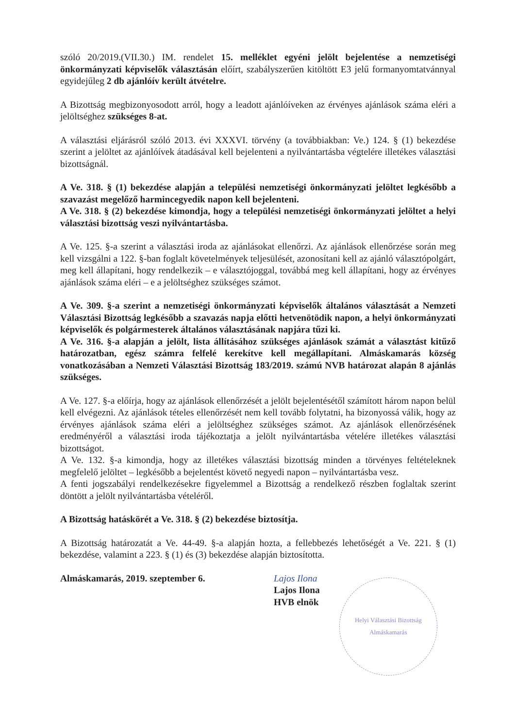szóló 20/2019.(VII.30.) IM. rendelet 15. melléklet egyéni jelölt bejelentése a nemzetiségi önkormányzati képviselők választásán előírt, szabályszerűen kitöltött E3 jelű formanyomtatvánnyal egyidejűleg 2 db ajánlóív került átvételre.
A Bizottság megbizonyosodott arról, hogy a leadott ajánlóíveken az érvényes ajánlások száma eléri a jelöltséghez szükséges 8-at.
A választási eljárásról szóló 2013. évi XXXVI. törvény (a továbbiakban: Ve.) 124. § (1) bekezdése szerint a jelöltet az ajánlóívek átadásával kell bejelenteni a nyilvántartásba végtelére illetékes választási bizottságnál.
A Ve. 318. § (1) bekezdése alapján a települési nemzetiségi önkormányzati jelöltet legkésőbb a szavazást megelőző harmincegyedik napon kell bejelenteni.
A Ve. 318. § (2) bekezdése kimondja, hogy a települési nemzetiségi önkormányzati jelöltet a helyi választási bizottság veszi nyilvántartásba.
A Ve. 125. §-a szerint a választási iroda az ajánlásokat ellenőrzi. Az ajánlások ellenőrzése során meg kell vizsgálni a 122. §-ban foglalt követelmények teljesülését, azonosítani kell az ajánló választópolgárt, meg kell állapítani, hogy rendelkezik – e választójoggal, továbbá meg kell állapítani, hogy az érvényes ajánlások száma eléri – e a jelöltséghez szükséges számot.
A Ve. 309. §-a szerint a nemzetiségi önkormányzati képviselők általános választását a Nemzeti Választási Bizottság legkésőbb a szavazás napja előtti hetvenötödik napon, a helyi önkormányzati képviselők és polgármesterek általános választásának napjára tűzi ki.
A Ve. 316. §-a alapján a jelölt, lista állításához szükséges ajánlások számát a választást kitűző határozatban, egész számra felfelé kerekítve kell megállapítani. Almáskamarás község vonatkozásában a Nemzeti Választási Bizottság 183/2019. számú NVB határozat alapán 8 ajánlás szükséges.
A Ve. 127. §-a előírja, hogy az ajánlások ellenőrzését a jelölt bejelentésétől számított három napon belül kell elvégezni. Az ajánlások tételes ellenőrzését nem kell tovább folytatni, ha bizonyossá válik, hogy az érvényes ajánlások száma eléri a jelöltséghez szükséges számot. Az ajánlások ellenőrzésének eredményéről a választási iroda tájékoztatja a jelölt nyilvántartásba vételére illetékes választási bizottságot.
A Ve. 132. §-a kimondja, hogy az illetékes választási bizottság minden a törvényes feltételeknek megfelelő jelöltet – legkésőbb a bejelentést követő negyedi napon – nyilvántartásba vesz.
A fenti jogszabályi rendelkezésekre figyelemmel a Bizottság a rendelkező részben foglaltak szerint döntött a jelölt nyilvántartásba vételéről.
A Bizottság hatáskörét a Ve. 318. § (2) bekezdése biztosítja.
A Bizottság határozatát a Ve. 44-49. §-a alapján hozta, a fellebbezés lehetőségét a Ve. 221. § (1) bekezdése, valamint a 223. § (1) és (3) bekezdése alapján biztosította.
Almáskamarás, 2019. szeptember 6. Lajos Ilona
Lajos Ilona
HVB elnök
Helyi Választási Bizottság
Almáskamarás